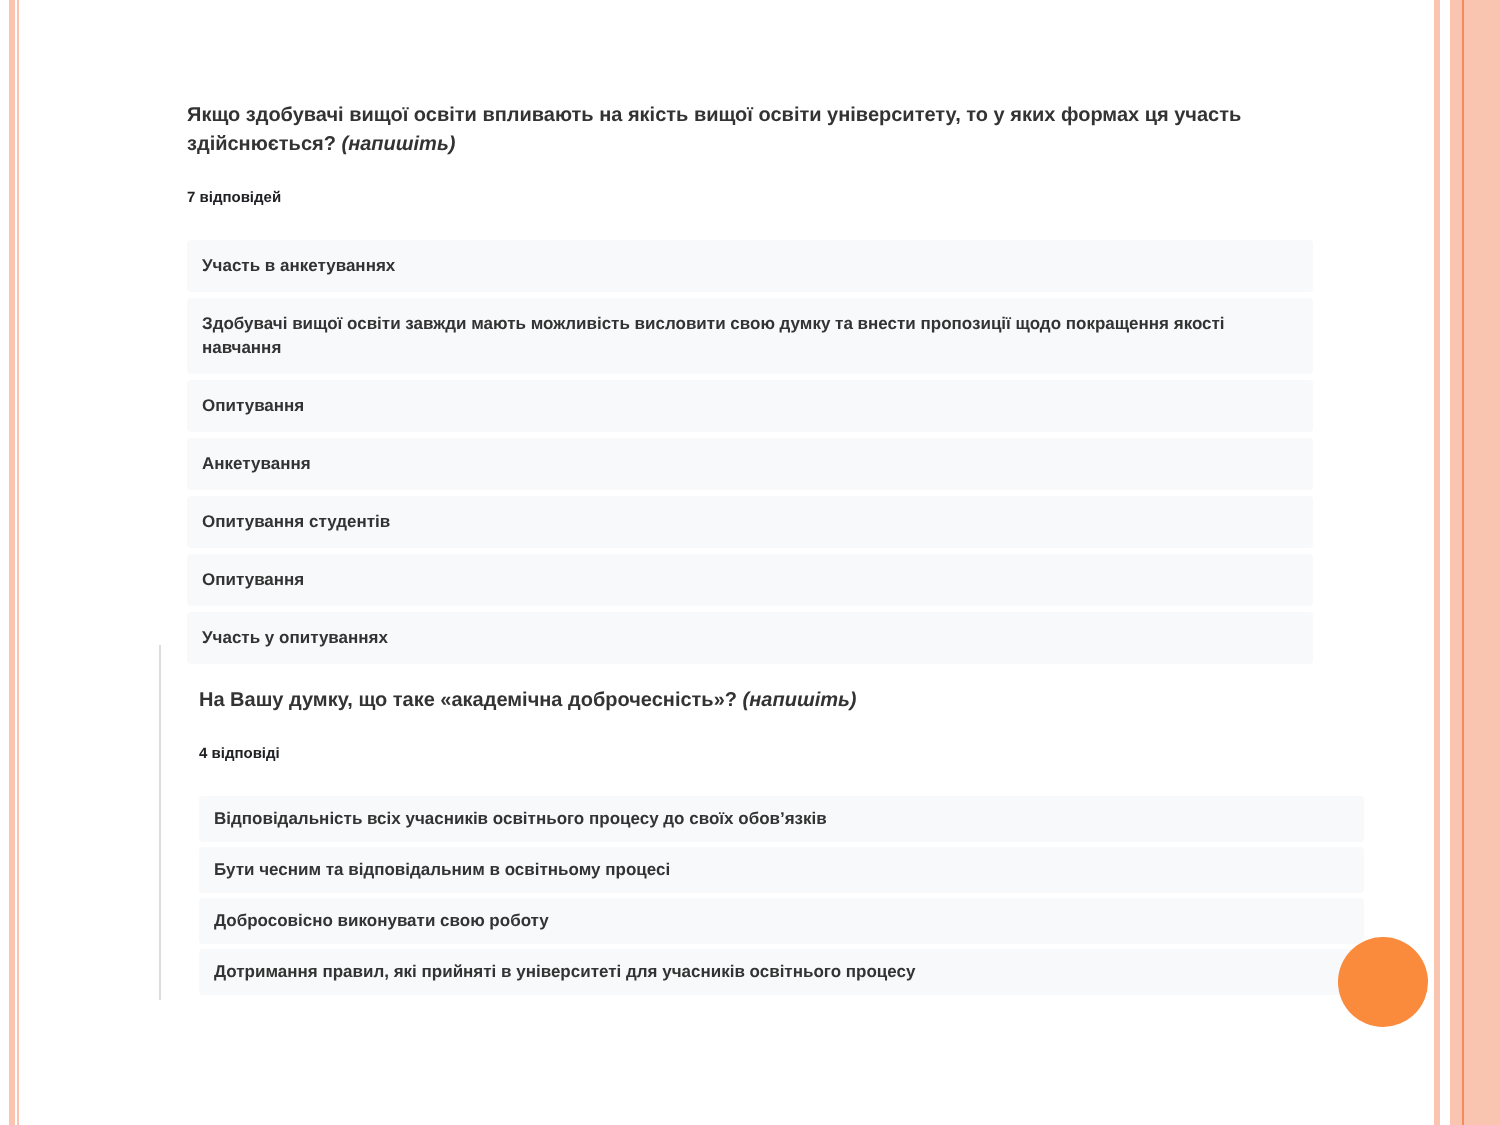Якщо здобувачі вищої освіти впливають на якість вищої освіти університету, то у яких формах ця участь здійснюється? (напишіть)
7 відповідей
Участь в анкетуваннях
Здобувачі вищої освіти завжди мають можливість висловити свою думку та внести пропозиції щодо покращення якості навчання
Опитування
Анкетування
Опитування студентів
Опитування
Участь у опитуваннях
На Вашу думку, що таке «академічна доброчесність»? (напишіть)
4 відповіді
Відповідальність всіх учасників освітнього процесу до своїх обов’язків
Бути чесним та відповідальним в освітньому процесі
Добросовісно виконувати свою роботу
Дотримання правил, які прийняті в університеті для учасників освітнього процесу